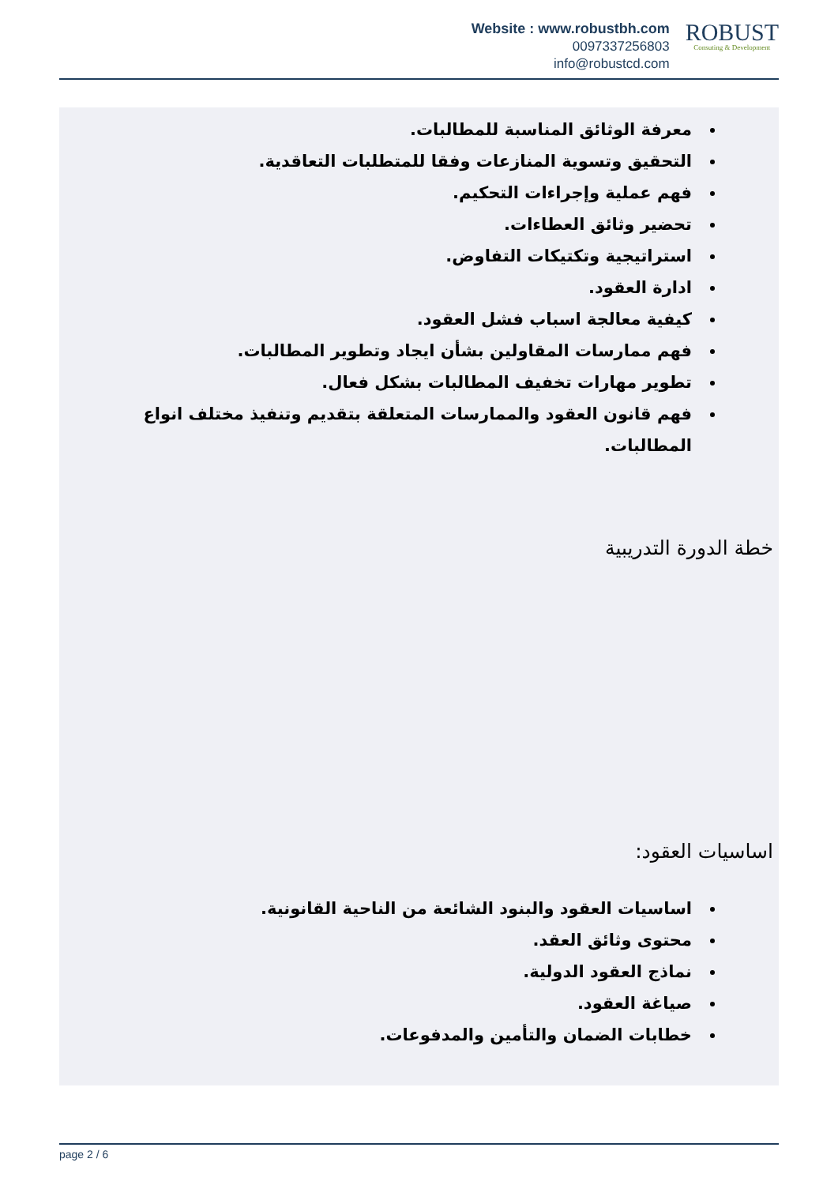Website : www.robustbh.com
0097337256803
info@robustcd.com
ROBUST
Consuting & Development
معرفة الوثائق المناسبة للمطالبات.
التحقيق وتسوية المنازعات وفقا للمتطلبات التعاقدية.
فهم عملية وإجراءات التحكيم.
تحضير وثائق العطاءات.
استراتيجية وتكتيكات التفاوض.
ادارة العقود.
كيفية معالجة اسباب فشل العقود.
فهم ممارسات المقاولين بشأن ايجاد وتطوير المطالبات.
تطوير مهارات تخفيف المطالبات بشكل فعال.
فهم قانون العقود والممارسات المتعلقة بتقديم وتنفيذ مختلف انواع المطالبات.
خطة الدورة التدريبية
اساسيات العقود:
اساسيات العقود والبنود الشائعة من الناحية القانونية.
محتوى وثائق العقد.
نماذج العقود الدولية.
صياغة العقود.
خطابات الضمان والتأمين والمدفوعات.
page 2 / 6